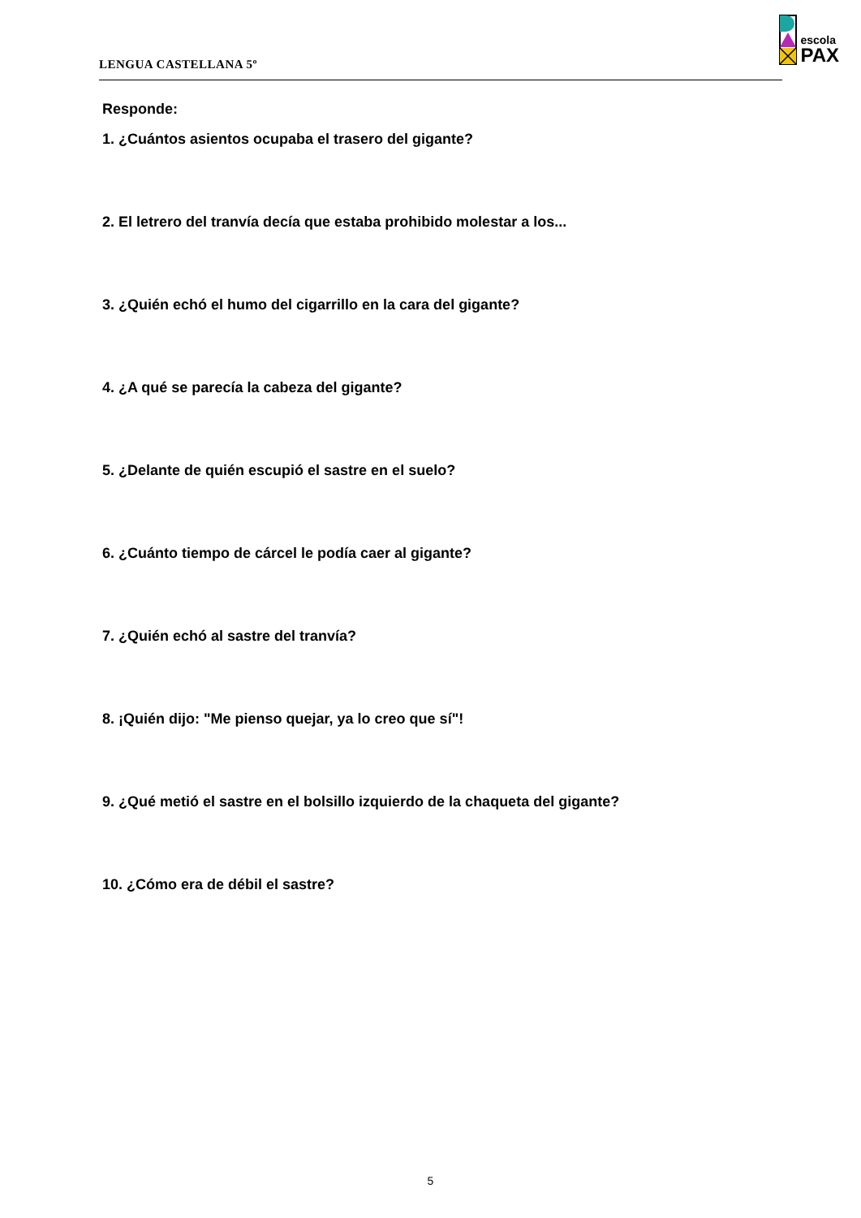LENGUA CASTELLANA 5º
escola
PAX
Responde:
1. ¿Cuántos asientos ocupaba el trasero del gigante?
2. El letrero del tranvía decía que estaba prohibido molestar a los...
3. ¿Quién echó el humo del cigarrillo en la cara del gigante?
4. ¿A qué se parecía la cabeza del gigante?
5. ¿Delante de quién escupió el sastre en el suelo?
6. ¿Cuánto tiempo de cárcel le podía caer al gigante?
7. ¿Quién echó al sastre del tranvía?
8. ¡Quién dijo: "Me pienso quejar, ya lo creo que sí"!
9. ¿Qué metió el sastre en el bolsillo izquierdo de la chaqueta del gigante?
10. ¿Cómo era de débil el sastre?
5